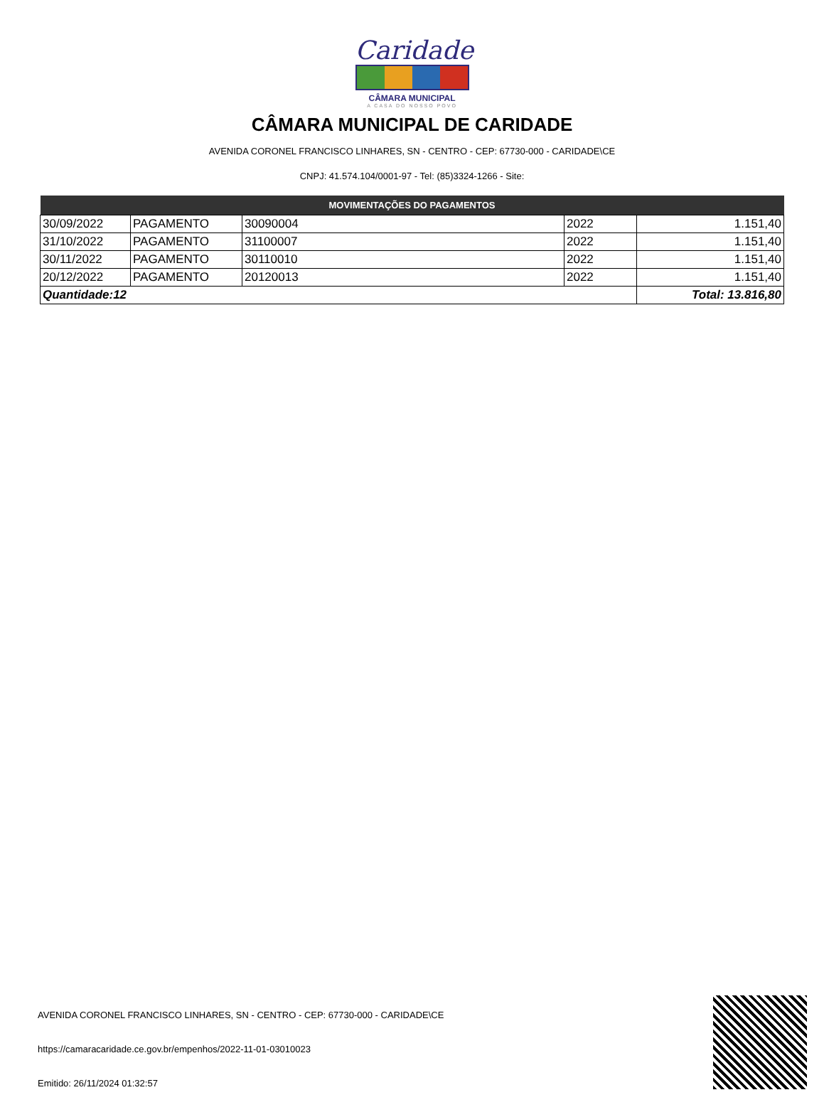Caridade
CÂMARA MUNICIPAL
A CASA DO NOSSO POVO
CÂMARA MUNICIPAL DE CARIDADE
AVENIDA CORONEL FRANCISCO LINHARES, SN - CENTRO - CEP: 67730-000 - CARIDADE\CE
CNPJ: 41.574.104/0001-97 - Tel: (85)3324-1266 - Site:
| MOVIMENTAÇÕES DO PAGAMENTOS | | | | |
| --- | --- | --- | --- | --- |
| 30/09/2022 | PAGAMENTO | 30090004 | 2022 | 1.151,40 |
| 31/10/2022 | PAGAMENTO | 31100007 | 2022 | 1.151,40 |
| 30/11/2022 | PAGAMENTO | 30110010 | 2022 | 1.151,40 |
| 20/12/2022 | PAGAMENTO | 20120013 | 2022 | 1.151,40 |
| Quantidade:12 | | | | Total: 13.816,80 |
AVENIDA CORONEL FRANCISCO LINHARES, SN - CENTRO - CEP: 67730-000 - CARIDADE\CE
https://camaracaridade.ce.gov.br/empenhos/2022-11-01-03010023
Emitido: 26/11/2024 01:32:57